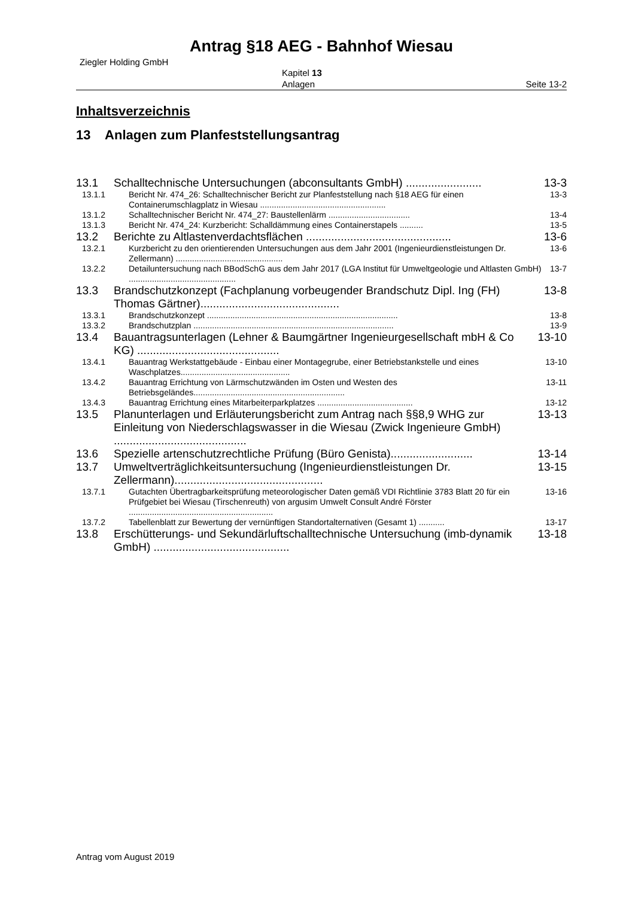Antrag §18 AEG - Bahnhof Wiesau
Ziegler Holding GmbH
Kapitel 13
Anlagen
Seite 13-2
Inhaltsverzeichnis
13 Anlagen zum Planfeststellungsantrag
13.1 13-3 Schalltechnische Untersuchungen (abconsultants GmbH) ........................
13.1.1 13-3 Bericht Nr. 474_26: Schalltechnischer Bericht zur Planfeststellung nach §18 AEG für einen Containerumschlagplatz in Wiesau ......................................................
13.1.2 13-4 Schalltechnischer Bericht Nr. 474_27: Baustellenlärm ...................................
13.1.3 13-5 Bericht Nr. 474_24: Kurzbericht: Schalldämmung eines Containerstapels ..........
13.2 13-6 Berichte zu Altlastenverdachtsflächen ..............................................
13.2.1 13-6 Kurzbericht zu den orientierenden Untersuchungen aus dem Jahr 2001 (Ingenieurdienstleistungen Dr. Zellermann) ..............................................
13.2.2 13-7 Detailuntersuchung nach BBodSchG aus dem Jahr 2017 (LGA Institut für Umweltgeologie und Altlasten GmbH) ..............................................
13.3 13-8 Brandschutzkonzept (Fachplanung vorbeugender Brandschutz Dipl. Ing (FH) Thomas Gärtner)............................................
13.3.1 13-8 Brandschutzkonzept ..................................................................................
13.3.2 13-9 Brandschutzplan ......................................................................................
13.4 13-10 Bauantragsunterlagen (Lehner & Baumgärtner Ingenieurgesellschaft mbH & Co KG) .............................................
13.4.1 13-10 Bauantrag Werkstattgebäude - Einbau einer Montagegrube, einer Betriebstankstelle und eines Waschplatzes...............................................
13.4.2 13-11 Bauantrag Errichtung von Lärmschutzwänden im Osten und Westen des Betriebsgeländes.................................................................
13.4.3 13-12 Bauantrag Errichtung eines Mitarbeiterparkplatzes .........................................
13.5 13-13 Planunterlagen und Erläuterungsbericht zum Antrag nach §§8,9 WHG zur Einleitung von Niederschlagswasser in die Wiesau (Zwick Ingenieure GmbH) ..........................................
13.6 13-14 Spezielle artenschutzrechtliche Prüfung (Büro Genista)..........................
13.7 13-15 Umweltverträglichkeitsuntersuchung (Ingenieurdienstleistungen Dr. Zellermann)...............................................
13.7.1 13-16 Gutachten Übertragbarkeitsprüfung meteorologischer Daten gemäß VDI Richtlinie 3783 Blatt 20 für ein Prüfgebiet bei Wiesau (Tirschenreuth) von argusim Umwelt Consult André Förster ..............................................................
13.7.2 13-17 Tabellenblatt zur Bewertung der vernünftigen Standortalternativen (Gesamt 1) ...........
13.8 13-18 Erschütterungs- und Sekundärluftschalltechnische Untersuchung (imb-dynamik GmbH) ...........................................
Antrag vom August 2019